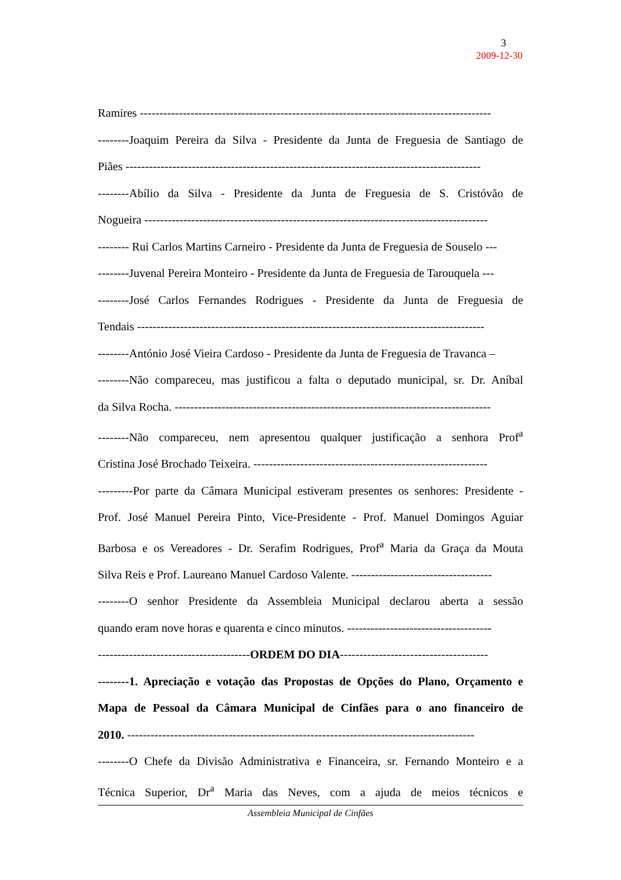3
2009-12-30
Ramires ------------------------------------------------------------------------------------------
--------Joaquim Pereira da Silva - Presidente da Junta de Freguesia de Santiago de
Piães -------------------------------------------------------------------------------------------
--------Abílio da Silva - Presidente da Junta de Freguesia de S. Cristóvão de
Nogueira ----------------------------------------------------------------------------------------
-------- Rui Carlos Martins Carneiro - Presidente da Junta de Freguesia de Souselo ---
--------Juvenal Pereira Monteiro - Presidente da Junta de Freguesia de Tarouquela ---
--------José Carlos Fernandes Rodrigues - Presidente da Junta de Freguesia de
Tendais -----------------------------------------------------------------------------------------
--------António José Vieira Cardoso - Presidente da Junta de Freguesia de Travanca –
--------Não compareceu, mas justificou a falta o deputado municipal, sr. Dr. Aníbal
da Silva Rocha. ---------------------------------------------------------------------------------
--------Não compareceu, nem apresentou qualquer justificação a senhora Prof<sup>a</sup>
Cristina José Brochado Teixeira. ------------------------------------------------------------
---------Por parte da Câmara Municipal estiveram presentes os senhores: Presidente -
Prof. José Manuel Pereira Pinto, Vice-Presidente - Prof. Manuel Domingos Aguiar
Barbosa e os Vereadores - Dr. Serafim Rodrigues, Prof<sup>a</sup> Maria da Graça da Mouta
Silva Reis e Prof. Laureano Manuel Cardoso Valente. ------------------------------------
--------O senhor Presidente da Assembleia Municipal declarou aberta a sessão
quando eram nove horas e quarenta e cinco minutos. -------------------------------------
---------------------------------------ORDEM DO DIA--------------------------------------
--------1. Apreciação e votação das Propostas de Opções do Plano, Orçamento e
Mapa de Pessoal da Câmara Municipal de Cinfães para o ano financeiro de
2010. -----------------------------------------------------------------------------------------
--------O Chefe da Divisão Administrativa e Financeira, sr. Fernando Monteiro e a
Técnica Superior, Dr<sup>a</sup> Maria das Neves, com a ajuda de meios técnicos e
Assembleia Municipal de Cinfães